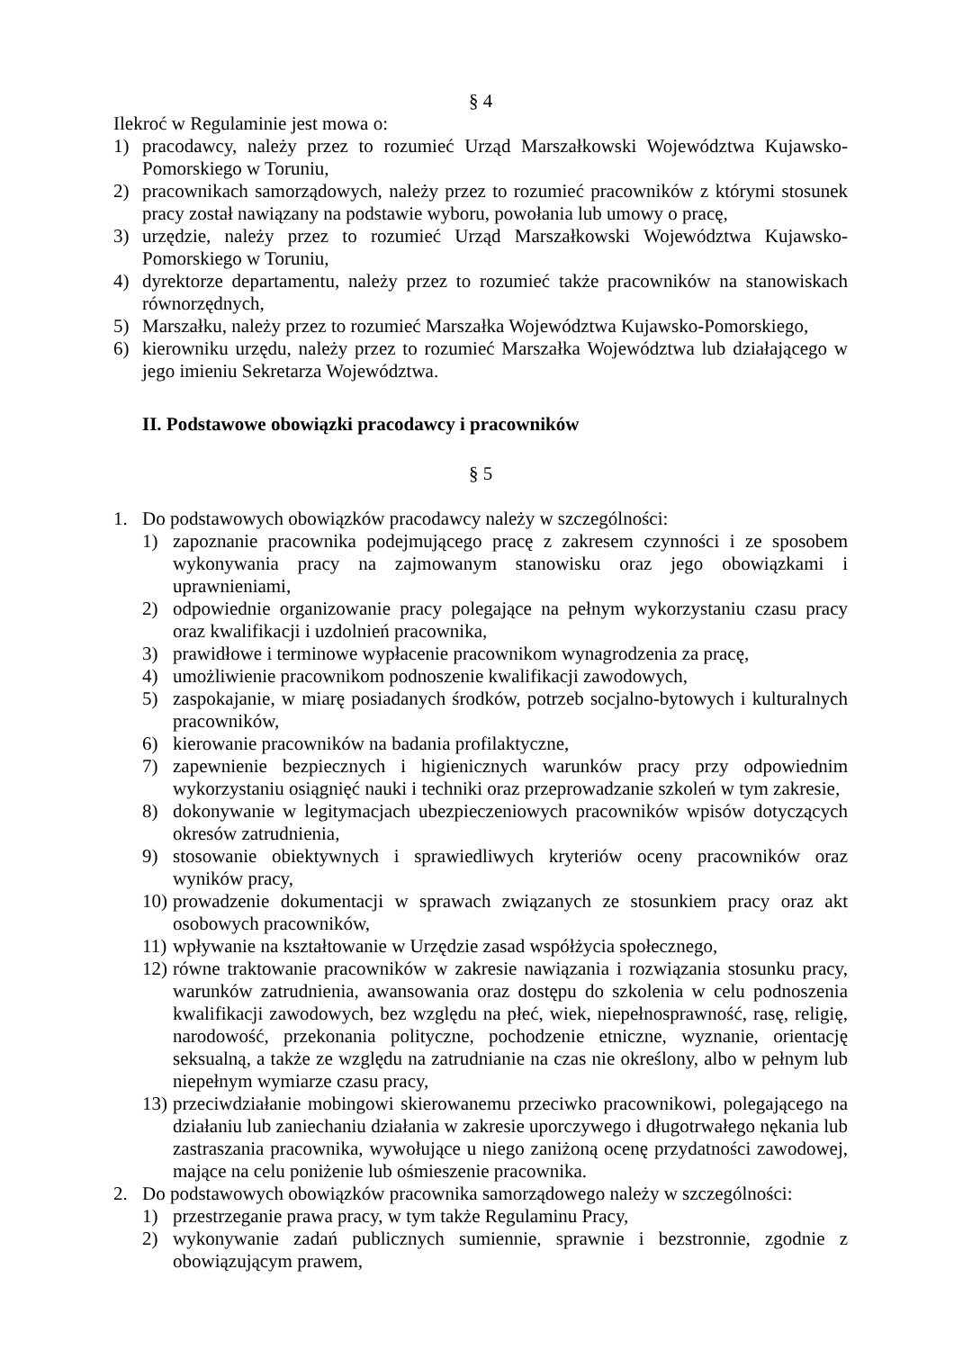§ 4
Ilekroć w Regulaminie jest mowa o:
1) pracodawcy, należy przez to rozumieć Urząd Marszałkowski Województwa Kujawsko-Pomorskiego w Toruniu,
2) pracownikach samorządowych, należy przez to rozumieć pracowników z którymi stosunek pracy został nawiązany na podstawie wyboru, powołania lub umowy o pracę,
3) urzędzie, należy przez to rozumieć Urząd Marszałkowski Województwa Kujawsko-Pomorskiego w Toruniu,
4) dyrektorze departamentu, należy przez to rozumieć także pracowników na stanowiskach równorzędnych,
5) Marszałku, należy przez to rozumieć Marszałka Województwa Kujawsko-Pomorskiego,
6) kierowniku urzędu, należy przez to rozumieć Marszałka Województwa lub działającego w jego imieniu Sekretarza Województwa.
II. Podstawowe obowiązki pracodawcy i pracowników
§ 5
1. Do podstawowych obowiązków pracodawcy należy w szczególności:
1) zapoznanie pracownika podejmującego pracę z zakresem czynności i ze sposobem wykonywania pracy na zajmowanym stanowisku oraz jego obowiązkami i uprawnieniami,
2) odpowiednie organizowanie pracy polegające na pełnym wykorzystaniu czasu pracy oraz kwalifikacji i uzdolnień pracownika,
3) prawidłowe i terminowe wypłacenie pracownikom wynagrodzenia za pracę,
4) umożliwienie pracownikom podnoszenie kwalifikacji zawodowych,
5) zaspokajanie, w miarę posiadanych środków, potrzeb socjalno-bytowych i kulturalnych pracowników,
6) kierowanie pracowników na badania profilaktyczne,
7) zapewnienie bezpiecznych i higienicznych warunków pracy przy odpowiednim wykorzystaniu osiągnięć nauki i techniki oraz przeprowadzanie szkoleń w tym zakresie,
8) dokonywanie w legitymacjach ubezpieczeniowych pracowników wpisów dotyczących okresów zatrudnienia,
9) stosowanie obiektywnych i sprawiedliwych kryteriów oceny pracowników oraz wyników pracy,
10) prowadzenie dokumentacji w sprawach związanych ze stosunkiem pracy oraz akt osobowych pracowników,
11) wpływanie na kształtowanie w Urzędzie zasad współżycia społecznego,
12) równe traktowanie pracowników w zakresie nawiązania i rozwiązania stosunku pracy, warunków zatrudnienia, awansowania oraz dostępu do szkolenia w celu podnoszenia kwalifikacji zawodowych, bez względu na płeć, wiek, niepełnosprawność, rasę, religię, narodowość, przekonania polityczne, pochodzenie etniczne, wyznanie, orientację seksualną, a także ze względu na zatrudnianie na czas nie określony, albo w pełnym lub niepełnym wymiarze czasu pracy,
13) przeciwdziałanie mobingowi skierowanemu przeciwko pracownikowi, polegającego na działaniu lub zaniechaniu działania w zakresie uporczywego i długotrwałego nękania lub zastraszania pracownika, wywołujące u niego zaniżoną ocenę przydatności zawodowej, mające na celu poniżenie lub ośmieszenie pracownika.
2. Do podstawowych obowiązków pracownika samorządowego należy w szczególności:
1) przestrzeganie prawa pracy, w tym także Regulaminu Pracy,
2) wykonywanie zadań publicznych sumiennie, sprawnie i bezstronnie, zgodnie z obowiązującym prawem,